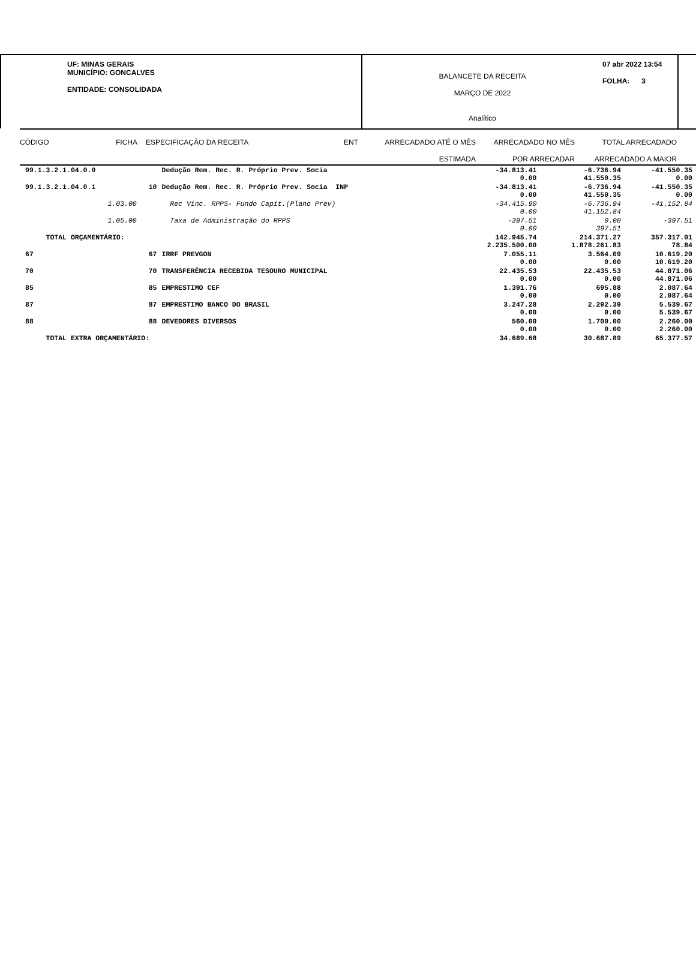UF: MINAS GERAIS
MUNICÍPIO: GONCALVES
ENTIDADE: CONSOLIDADA
BALANCETE DA RECEITA
MARÇO DE 2022
Analítico
07 abr 2022 13:54
FOLHA: 3
CÓDIGO FICHA ESPECIFICAÇÃO DA RECEITA ENT ARRECADADO ATÉ O MÊS
ESTIMADA
ARRECADADO NO MÊS
POR ARRECADAR
TOTAL ARRECADADO
ARRECADADO A MAIOR
| 99.1.3.2.1.04.0.0 | | Dedução Rem. Rec. R. Próprio Prev. Socia | -34.813.41 0.00 | -6.736.94 41.550.35 | -41.550.35 0.00 |
| 99.1.3.2.1.04.0.1 | 10 | Dedução Rem. Rec. R. Próprio Prev. Socia INP | -34.813.41 0.00 | -6.736.94 41.550.35 | -41.550.35 0.00 |
| 1.03.00 | | Rec Vinc. RPPS- Fundo Capit.(Plano Prev) | -34.415.90 0.00 | -6.736.94 41.152.84 | -41.152.84 |
| 1.05.00 | | Taxa de Administração do RPPS | -397.51 0.00 | 0.00 397.51 | -397.51 |
| TOTAL ORÇAMENTÁRIO: | | | 142.945.74 2.235.500.00 | 214.371.27 1.878.261.83 | 357.317.01 78.84 |
| 67 | 67 | IRRF PREVGON | 7.055.11 0.00 | 3.564.09 0.00 | 10.619.20 10.619.20 |
| 70 | 70 | TRANSFERÊNCIA RECEBIDA TESOURO MUNICIPAL | 22.435.53 0.00 | 22.435.53 0.00 | 44.871.06 44.871.06 |
| 85 | 85 | EMPRESTIMO CEF | 1.391.76 0.00 | 695.88 0.00 | 2.087.64 2.087.64 |
| 87 | 87 | EMPRESTIMO BANCO DO BRASIL | 3.247.28 0.00 | 2.292.39 0.00 | 5.539.67 5.539.67 |
| 88 | 88 | DEVEDORES DIVERSOS | 560.00 0.00 | 1.700.00 0.00 | 2.260.00 2.260.00 |
| TOTAL EXTRA ORÇAMENTÁRIO: | | | 34.689.68 | 30.687.89 | 65.377.57 |